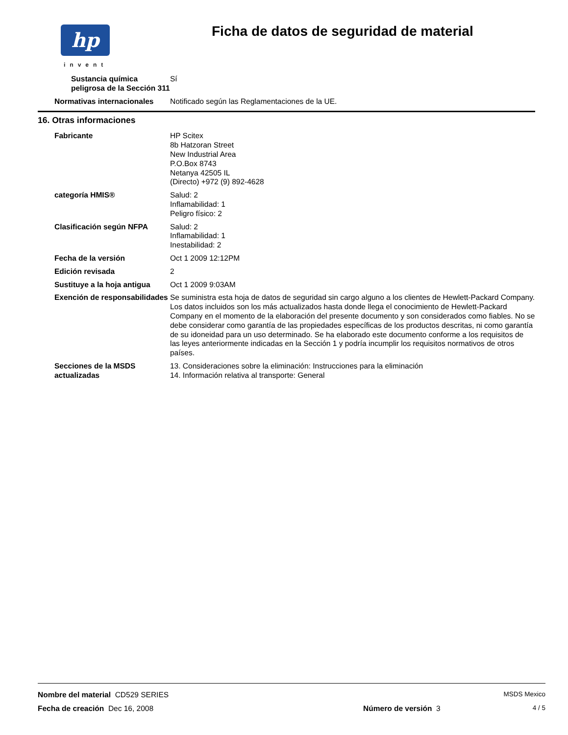hp
invent
Ficha de datos de seguridad de material
Sustancia química peligrosa de la Sección 311
Sí
Normativas internacionales Notificado según las Reglamentaciones de la UE.
16. Otras informaciones
Fabricante HP Scitex
8b Hatzoran Street
New Industrial Area
P.O.Box 8743
Netanya 42505 IL
(Directo) +972 (9) 892-4628
categoría HMIS® Salud: 2
Inflamabilidad: 1
Peligro físico: 2
Clasificación según NFPA Salud: 2
Inflamabilidad: 1
Inestabilidad: 2
Fecha de la versión Oct 1 2009 12:12PM
Edición revisada 2
Sustituye a la hoja antigua Oct 1 2009 9:03AM
Exención de responsabilidades Se suministra esta hoja de datos de seguridad sin cargo alguno a los clientes de Hewlett-Packard Company. Los datos incluidos son los más actualizados hasta donde llega el conocimiento de Hewlett-Packard Company en el momento de la elaboración del presente documento y son considerados como fiables. No se debe considerar como garantía de las propiedades específicas de los productos descritas, ni como garantía de su idoneidad para un uso determinado. Se ha elaborado este documento conforme a los requisitos de las leyes anteriormente indicadas en la Sección 1 y podría incumplir los requisitos normativos de otros países.
Secciones de la MSDS actualizadas
13. Consideraciones sobre la eliminación: Instrucciones para la eliminación
14. Información relativa al transporte: General
Nombre del material CD529 SERIES MSDS Mexico
Fecha de creación Dec 16, 2008 Número de versión 3 4 / 5